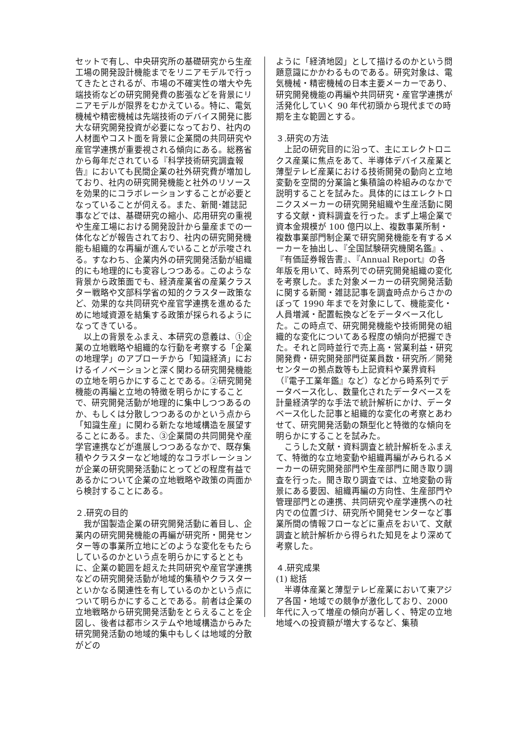セットで有し、中央研究所の基礎研究から生産工場の開発設計機能までをリニアモデルで行ってきたとされるが、市場の不確実性の増大や先端技術などの研究開発費の膨張などを背景にリニアモデルが限界をむかえている。特に、電気機械や精密機械は先端技術のデバイス開発に膨大な研究開発投資が必要になっており、社内の人材面やコスト面を背景に企業間の共同研究や産官学連携が重要視される傾向にある。総務省から毎年だされている『科学技術研究調査報告』においても民間企業の社外研究費が増加しており、社内の研究開発機能と社外のリソースを効果的にコラボレーションすることが必要となっていることが伺える。また、新聞･雑誌記事などでは、基礎研究の縮小、応用研究の重視や生産工場における開発設計から量産までの一体化などが報告されており、社内の研究開発機能も組織的な再編が進んでいることが示唆される。すなわち、企業内外の研究開発活動が組織的にも地理的にも変容しつつある。このような背景から政策面でも、経済産業省の産業クラスター戦略や文部科学省の知的クラスター政策など、効果的な共同研究や産官学連携を進めるために地域資源を結集する政策が採られるようになってきている。
以上の背景をふまえ、本研究の意義は、①企業の立地戦略や組織的な行動を考察する「企業の地理学」のアプローチから「知識経済」におけるイノベーションと深く関わる研究開発機能の立地を明らかにすることである。②研究開発機能の再編と立地の特徴を明らかにすることで、研究開発活動が地理的に集中しつつあるのか、もしくは分散しつつあるのかという点から「知識生産」に関わる新たな地域構造を展望することにある。また、③企業間の共同開発や産学官連携などが進展しつつあるなかで、既存集積やクラスターなど地域的なコラボレーションが企業の研究開発活動にとってどの程度有益であるかについて企業の立地戦略や政策の両面から検討することにある。
２.研究の目的
我が国製造企業の研究開発活動に着目し、企業内の研究開発機能の再編が研究所・開発センター等の事業所立地にどのような変化をもたらしているのかという点を明らかにするとともに、企業の範囲を超えた共同研究や産官学連携などの研究開発活動が地域的集積やクラスターといかなる関連性を有しているのかという点について明らかにすることである。前者は企業の立地戦略から研究開発活動をとらえることを企図し、後者は都市システムや地域構造からみた研究開発活動の地域的集中もしくは地域的分散がどの
ように「経済地図」として描けるのかという問題意識にかかわるものである。研究対象は、電気機械・精密機械の日本主要メーカーであり、研究開発機能の再編や共同研究・産官学連携が活発化していく 90 年代初頭から現代までの時期を主な範囲とする。
３.研究の方法
上記の研究目的に沿って、主にエレクトロニクス産業に焦点をあて、半導体デバイス産業と薄型テレビ産業における技術開発の動向と立地変動を空間的分業論と集積論の枠組みのなかで説明することを試みた。具体的にはエレクトロニクスメーカーの研究開発組織や生産活動に関する文献・資料調査を行った。まず上場企業で資本金規模が 100 億円以上、複数事業所制・複数事業部門制企業で研究開発機能を有するメーカーを抽出し、『全国試験研究機関名鑑』、『有価証券報告書』、『Annual Report』の各年版を用いて、時系列での研究開発組織の変化を考察した。また対象メーカーの研究開発活動に関する新聞・雑誌記事を調査時点からさかのぼって 1990 年までを対象にして、機能変化・人員増減・配置転換などをデータベース化した。この時点で、研究開発機能や技術開発の組織的な変化についてある程度の傾向が把握できた。それと同時並行で売上高・営業利益・研究開発費・研究開発部門従業員数・研究所／開発センターの拠点数等も上記資料や業界資料（『電子工業年鑑』など）などから時系列でデータベース化し、数量化されたデータベースを計量経済学的な手法で統計解析にかけ、データベース化した記事と組織的な変化の考察とあわせて、研究開発活動の類型化と特徴的な傾向を明らかにすることを試みた。
こうした文献・資料調査と統計解析をふまえて、特徴的な立地変動や組織再編がみられるメーカーの研究開発部門や生産部門に聞き取り調査を行った。聞き取り調査では、立地変動の背景にある要因、組織再編の方向性、生産部門や管理部門との連携、共同研究や産学連携への社内での位置づけ、研究所や開発センターなど事業所間の情報フローなどに重点をおいて、文献調査と統計解析から得られた知見をより深めて考察した。
４.研究成果
(1) 総括
半導体産業と薄型テレビ産業において東アジア各国・地域での競争が激化しており、2000 年代に入って増産の傾向が著しく、特定の立地地域への投資額が増大するなど、集積